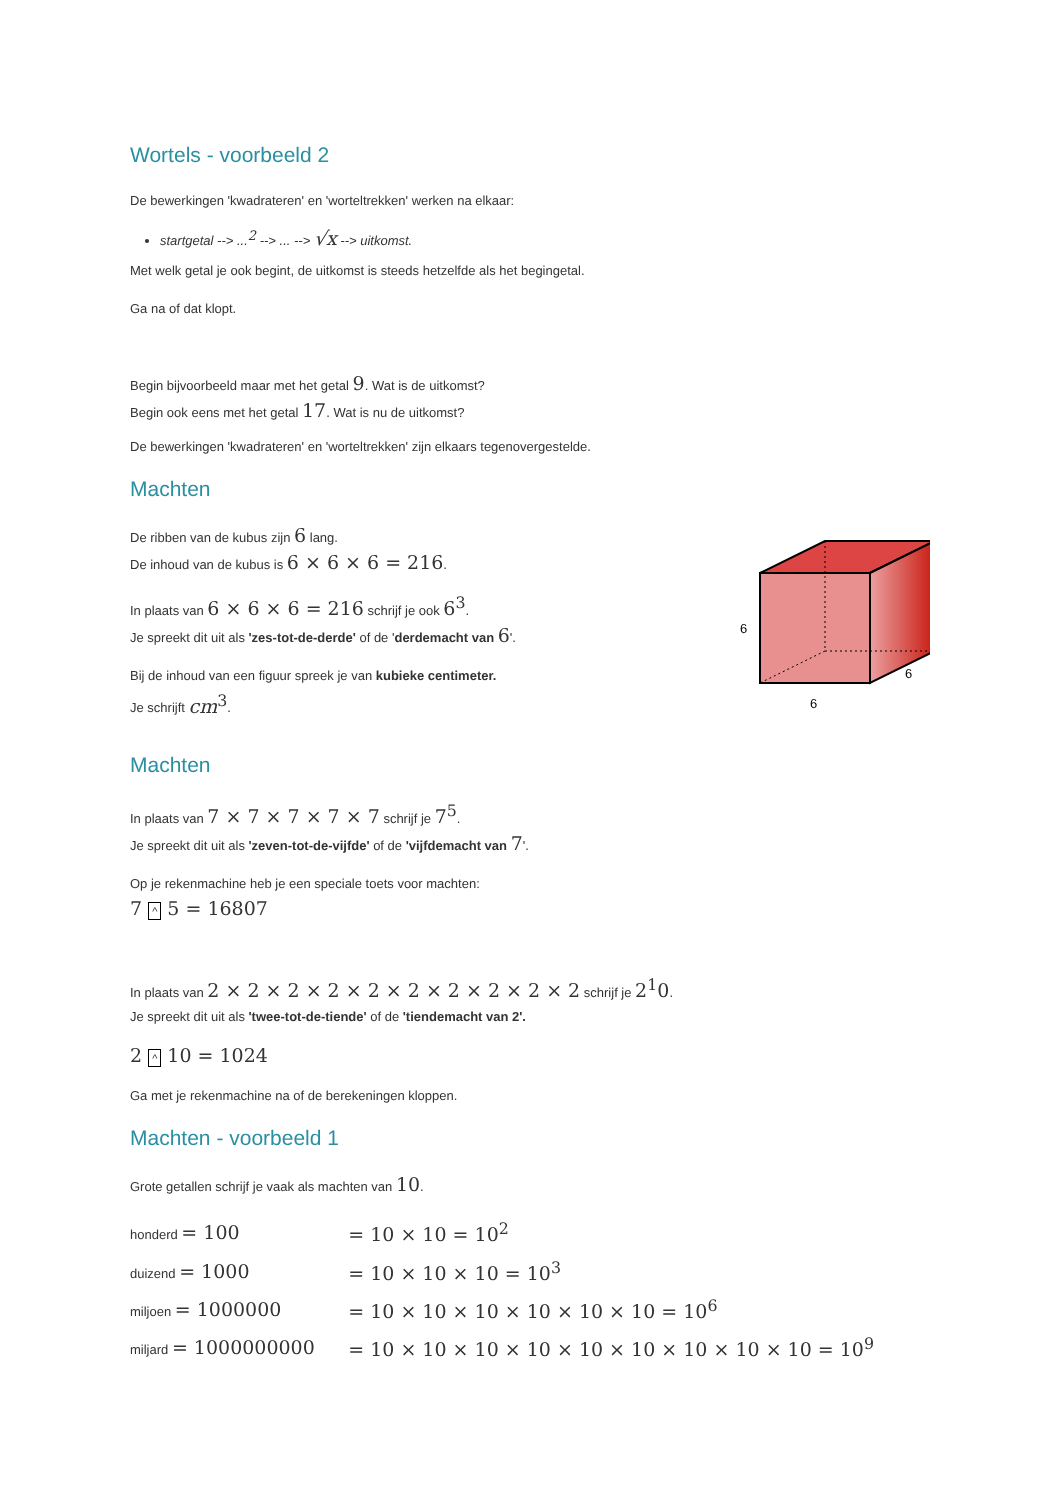Wortels - voorbeeld 2
De bewerkingen 'kwadrateren' en 'worteltrekken' werken na elkaar:
startgetal --> ...<sup>2</sup> --> ... --> √x --> uitkomst.
Met welk getal je ook begint, de uitkomst is steeds hetzelfde als het begingetal.
Ga na of dat klopt.
Begin bijvoorbeeld maar met het getal 9. Wat is de uitkomst?
Begin ook eens met het getal 17. Wat is nu de uitkomst?
De bewerkingen 'kwadrateren' en 'worteltrekken' zijn elkaars tegenovergestelde.
Machten
De ribben van de kubus zijn 6 lang.
De inhoud van de kubus is 6 × 6 × 6 = 216.
In plaats van 6 × 6 × 6 = 216 schrijf je ook 6<sup>3</sup>.
Je spreekt dit uit als 'zes-tot-de-derde' of de 'derdemacht van 6'.
Bij de inhoud van een figuur spreek je van kubieke centimeter.
Je schrijft cm<sup>3</sup>.
6
6
6
Machten
In plaats van 7 × 7 × 7 × 7 × 7 schrijf je 7<sup>5</sup>.
Je spreekt dit uit als 'zeven-tot-de-vijfde' of de 'vijfdemacht van 7'.
Op je rekenmachine heb je een speciale toets voor machten:
7 ^ 5 = 16807
In plaats van 2 × 2 × 2 × 2 × 2 × 2 × 2 × 2 × 2 × 2 schrijf je 2<sup>1</sup>0.
Je spreekt dit uit als 'twee-tot-de-tiende' of de 'tiendemacht van 2'.
2 ^ 10 = 1024
Ga met je rekenmachine na of de berekeningen kloppen.
Machten - voorbeeld 1
Grote getallen schrijf je vaak als machten van 10.
| honderd = 100 | = 10 × 10 = 10<sup>2</sup> |
| duizend = 1000 | = 10 × 10 × 10 = 10<sup>3</sup> |
| miljoen = 1000000 | = 10 × 10 × 10 × 10 × 10 × 10 = 10<sup>6</sup> |
| miljard = 1000000000 | = 10 × 10 × 10 × 10 × 10 × 10 × 10 × 10 × 10 = 10<sup>9</sup> |